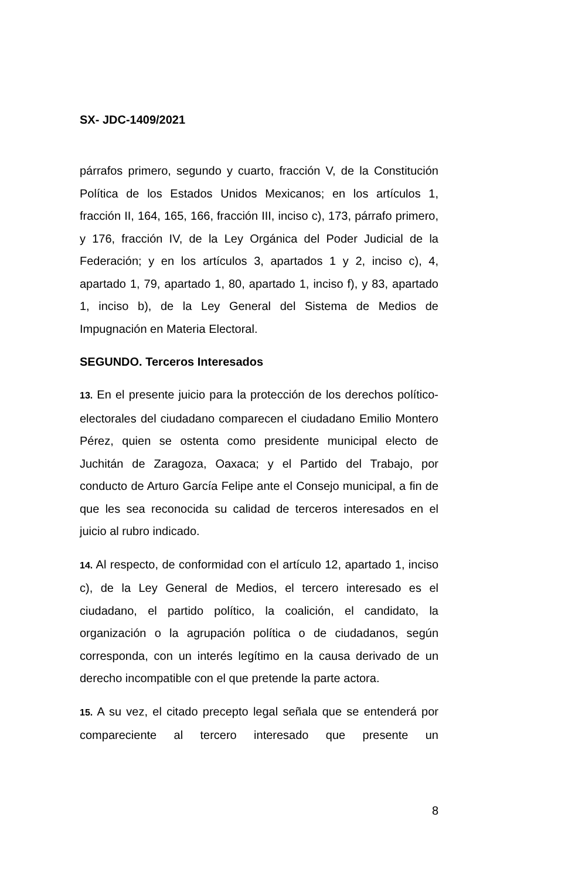SX- JDC-1409/2021
párrafos primero, segundo y cuarto, fracción V, de la Constitución Política de los Estados Unidos Mexicanos; en los artículos 1, fracción II, 164, 165, 166, fracción III, inciso c), 173, párrafo primero, y 176, fracción IV, de la Ley Orgánica del Poder Judicial de la Federación; y en los artículos 3, apartados 1 y 2, inciso c), 4, apartado 1, 79, apartado 1, 80, apartado 1, inciso f), y 83, apartado 1, inciso b), de la Ley General del Sistema de Medios de Impugnación en Materia Electoral.
SEGUNDO. Terceros Interesados
13. En el presente juicio para la protección de los derechos político-electorales del ciudadano comparecen el ciudadano Emilio Montero Pérez, quien se ostenta como presidente municipal electo de Juchitán de Zaragoza, Oaxaca; y el Partido del Trabajo, por conducto de Arturo García Felipe ante el Consejo municipal, a fin de que les sea reconocida su calidad de terceros interesados en el juicio al rubro indicado.
14. Al respecto, de conformidad con el artículo 12, apartado 1, inciso c), de la Ley General de Medios, el tercero interesado es el ciudadano, el partido político, la coalición, el candidato, la organización o la agrupación política o de ciudadanos, según corresponda, con un interés legítimo en la causa derivado de un derecho incompatible con el que pretende la parte actora.
15. A su vez, el citado precepto legal señala que se entenderá por compareciente al tercero interesado que presente un
8